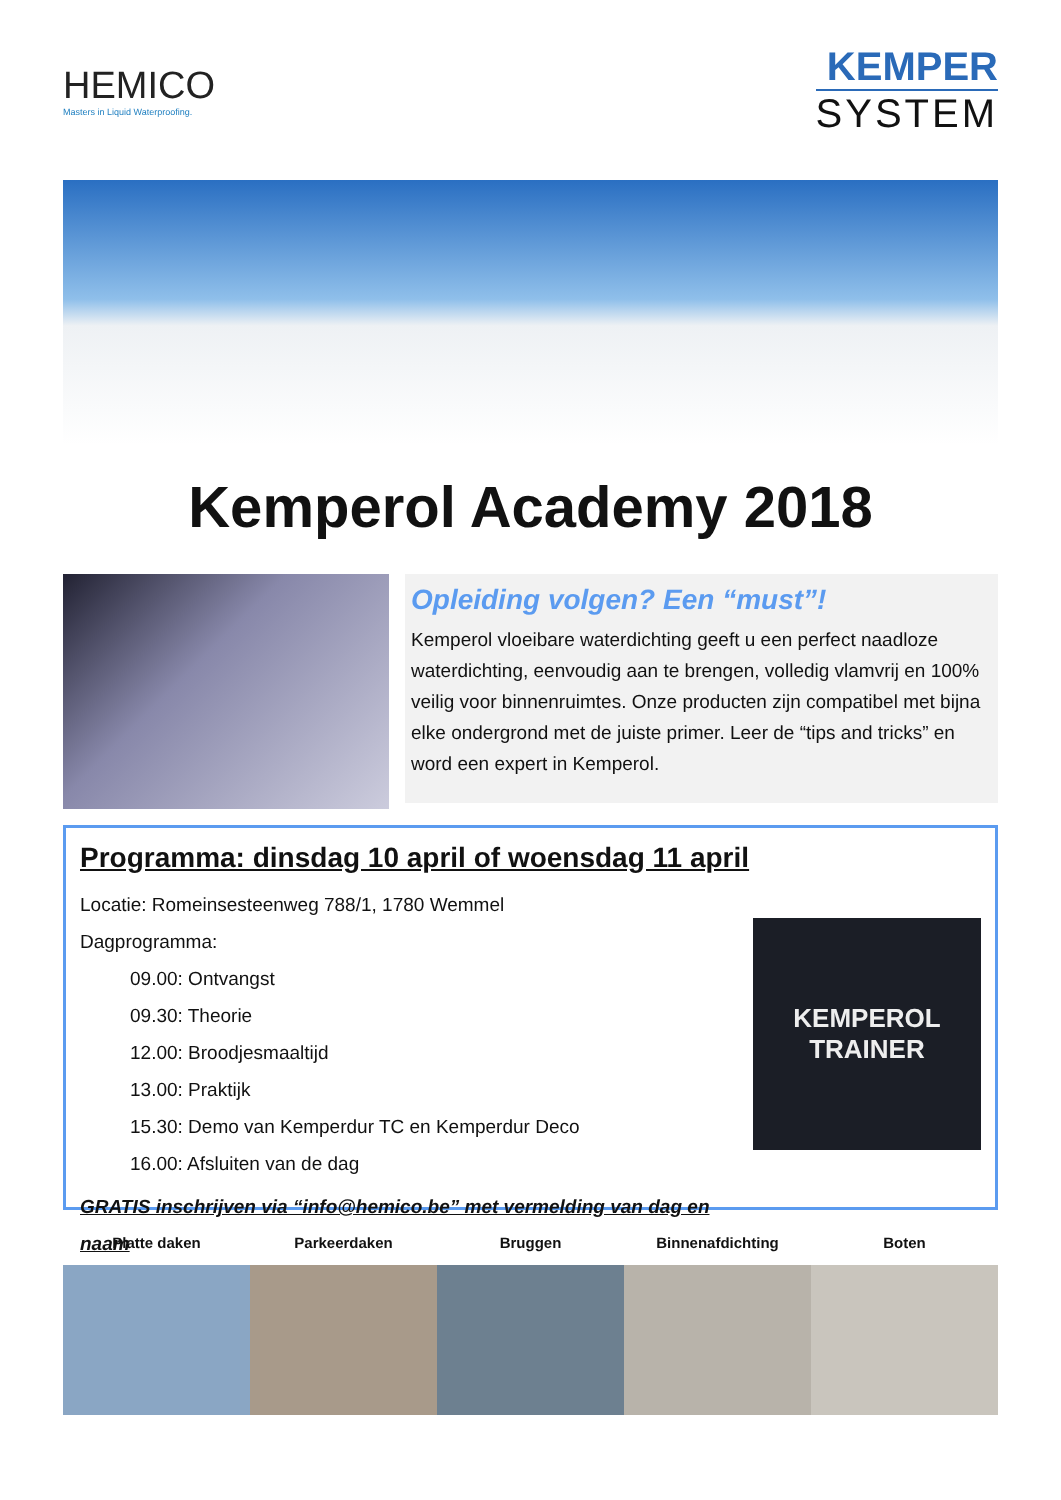HEMICO
Masters in Liquid Waterproofing.
KEMPER
SYSTEM
Kemperol Academy 2018
Opleiding volgen? Een “must”!
Kemperol vloeibare waterdichting geeft u een perfect naadloze waterdichting, eenvoudig aan te brengen, volledig vlamvrij en 100% veilig voor binnenruimtes. Onze producten zijn compatibel met bijna elke ondergrond met de juiste primer. Leer de “tips and tricks” en word een expert in Kemperol.
Programma: dinsdag 10 april of woensdag 11 april
Locatie: Romeinsesteenweg 788/1, 1780 Wemmel
Dagprogramma:
09.00: Ontvangst
09.30: Theorie
12.00: Broodjesmaaltijd
13.00: Praktijk
15.30: Demo van Kemperdur TC en Kemperdur Deco
16.00: Afsluiten van de dag
GRATIS inschrijven via “info@hemico.be” met vermelding van dag en naam
KEMPEROL
TRAINER
Platte daken Parkeerdaken Bruggen Binnenafdichting Boten